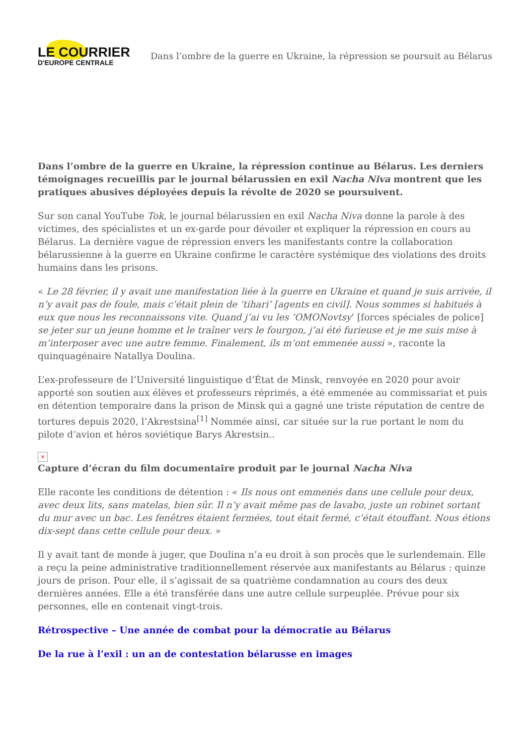LE COURRIER
D'EUROPE CENTRALE
Dans l’ombre de la guerre en Ukraine, la répression se poursuit au Bélarus
Dans l’ombre de la guerre en Ukraine, la répression continue au Bélarus. Les derniers témoignages recueillis par le journal bélarussien en exil Nacha Niva montrent que les pratiques abusives déployées depuis la révolte de 2020 se poursuivent.
Sur son canal YouTube Tok, le journal bélarussien en exil Nacha Niva donne la parole à des victimes, des spécialistes et un ex-garde pour dévoiler et expliquer la répression en cours au Bélarus. La dernière vague de répression envers les manifestants contre la collaboration bélarussienne à la guerre en Ukraine confirme le caractère systémique des violations des droits humains dans les prisons.
« Le 28 février, il y avait une manifestation liée à la guerre en Ukraine et quand je suis arrivée, il n’y avait pas de foule, mais c’était plein de ‘tihari’ [agents en civil]. Nous sommes si habitués à eux que nous les reconnaissons vite. Quand j’ai vu les ‘OMONovtsy’ [forces spéciales de police] se jeter sur un jeune homme et le traîner vers le fourgon, j’ai été furieuse et je me suis mise à m’interposer avec une autre femme. Finalement, ils m’ont emmenée aussi », raconte la quinquagénaire Natallya Doulina.
L’ex-professeure de l’Université linguistique d’État de Minsk, renvoyée en 2020 pour avoir apporté son soutien aux élèves et professeurs réprimés, a été emmenée au commissariat et puis en détention temporaire dans la prison de Minsk qui a gagné une triste réputation de centre de tortures depuis 2020, l’Akrestsina<sup>[1]</sup> Nommée ainsi, car située sur la rue portant le nom du pilote d’avion et héros soviétique Barys Akrestsin..
×
Capture d’écran du film documentaire produit par le journal Nacha Niva
Elle raconte les conditions de détention : « Ils nous ont emmenés dans une cellule pour deux, avec deux lits, sans matelas, bien sûr. Il n’y avait même pas de lavabo, juste un robinet sortant du mur avec un bac. Les fenêtres étaient fermées, tout était fermé, c’était étouffant. Nous étions dix-sept dans cette cellule pour deux. »
Il y avait tant de monde à juger, que Doulina n’a eu droit à son procès que le surlendemain. Elle a reçu la peine administrative traditionnellement réservée aux manifestants au Bélarus : quinze jours de prison. Pour elle, il s’agissait de sa quatrième condamnation au cours des deux dernières années. Elle a été transférée dans une autre cellule surpeuplée. Prévue pour six personnes, elle en contenait vingt-trois.
Rétrospective – Une année de combat pour la démocratie au Bélarus
De la rue à l’exil : un an de contestation bélarusse en images